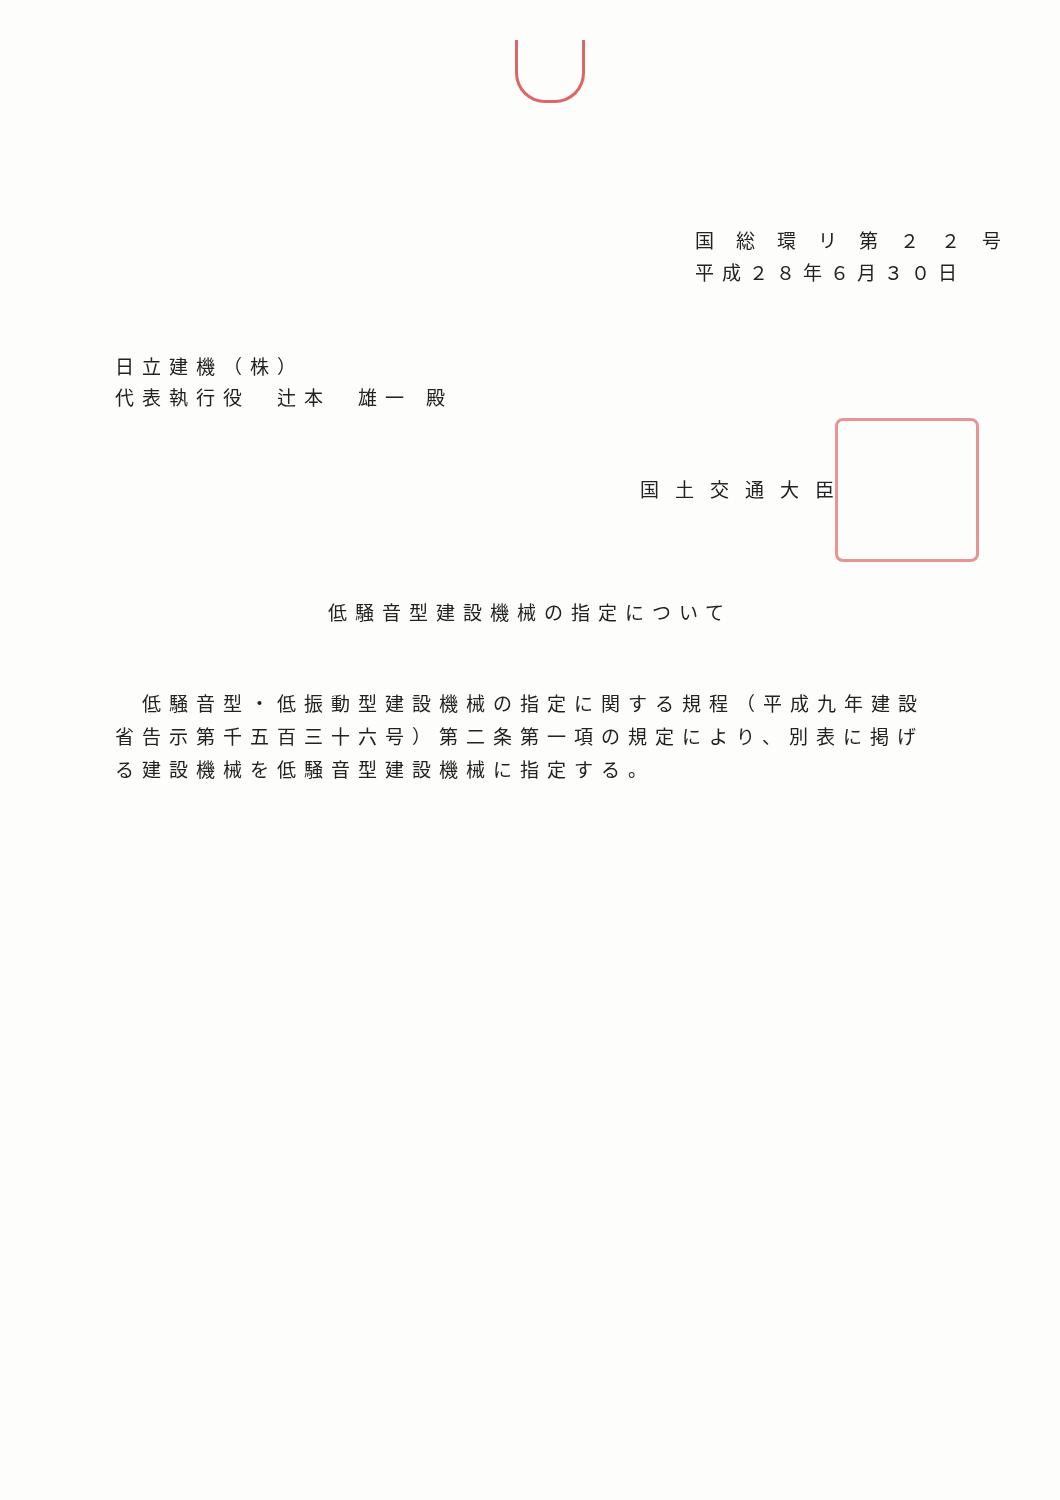国 総 環 リ 第 ２ ２ 号
平成２８年６月３０日
日立建機（株）
代表執行役　辻本　雄一 殿
国土交通大臣
低騒音型建設機械の指定について
　低騒音型・低振動型建設機械の指定に関する規程（平成九年建設省告示第千五百三十六号）第二条第一項の規定により、別表に掲げる建設機械を低騒音型建設機械に指定する。